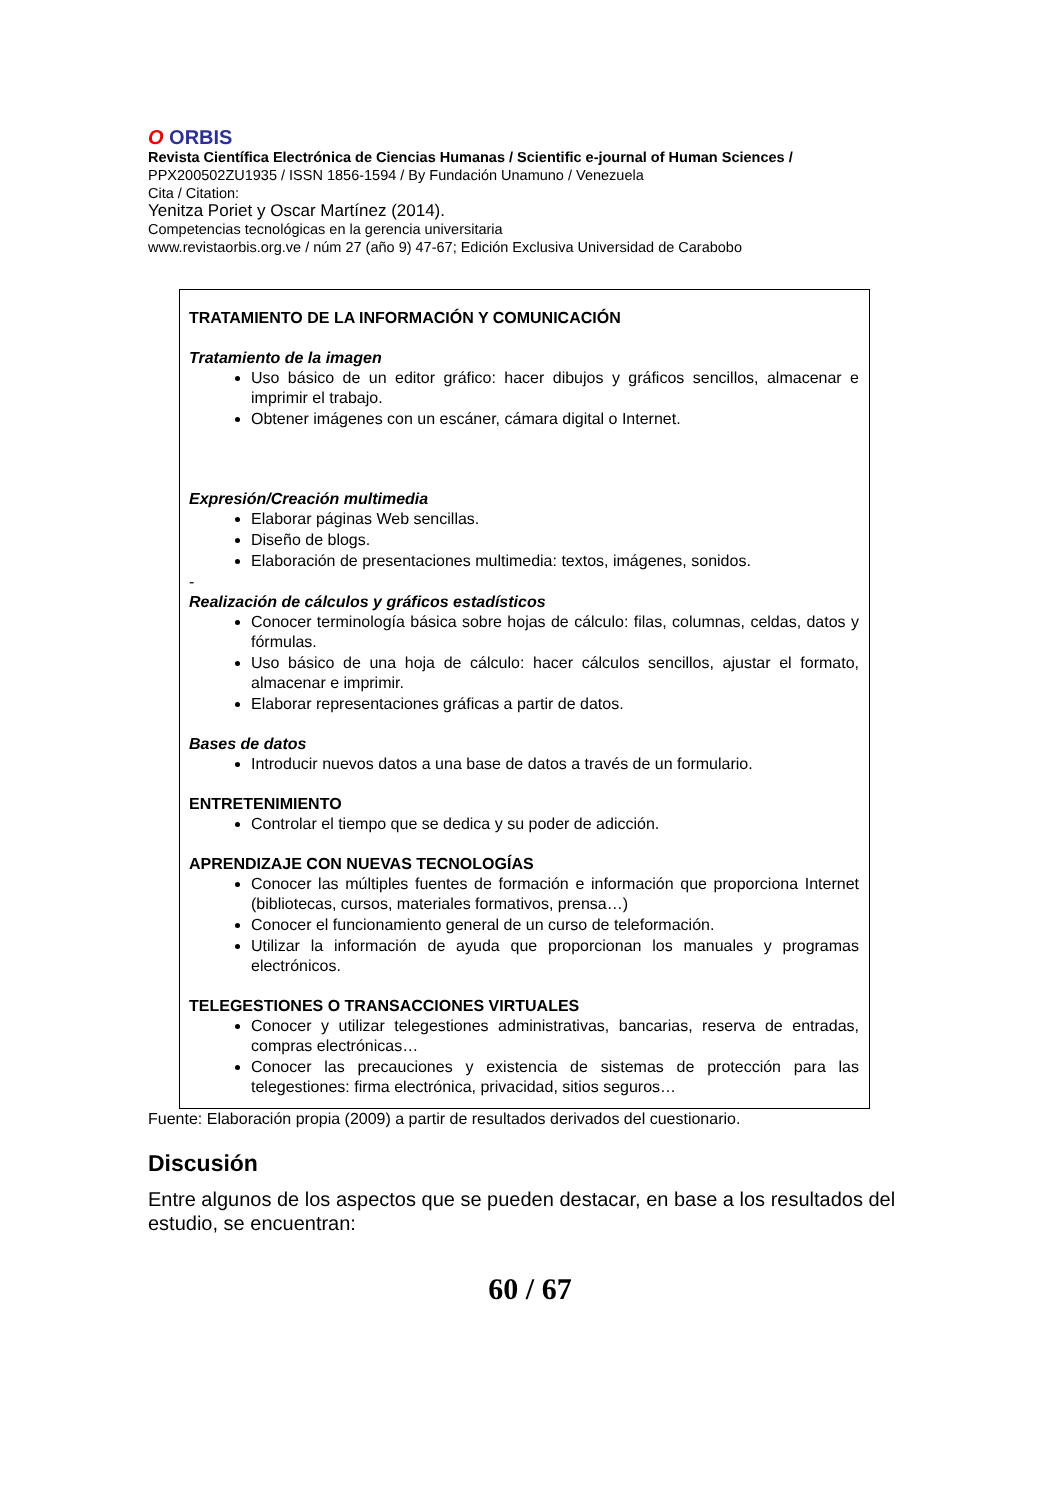O ORBIS
Revista Científica Electrónica de Ciencias Humanas / Scientific e-journal of Human Sciences /
PPX200502ZU1935 / ISSN 1856-1594 / By Fundación Unamuno / Venezuela
Cita / Citation:
Yenitza Poriet y Oscar Martínez (2014).
Competencias tecnológicas en la gerencia universitaria
www.revistaorbis.org.ve / núm 27 (año 9) 47-67; Edición Exclusiva Universidad de Carabobo
TRATAMIENTO DE LA INFORMACIÓN Y COMUNICACIÓN
Tratamiento de la imagen
Uso básico de un editor gráfico: hacer dibujos y gráficos sencillos, almacenar e imprimir el trabajo.
Obtener imágenes con un escáner, cámara digital o Internet.
Expresión/Creación multimedia
Elaborar páginas Web sencillas.
Diseño de blogs.
Elaboración de presentaciones multimedia: textos, imágenes, sonidos.
-
Realización de cálculos y gráficos estadísticos
Conocer terminología básica sobre hojas de cálculo: filas, columnas, celdas, datos y fórmulas.
Uso básico de una hoja de cálculo: hacer cálculos sencillos, ajustar el formato, almacenar e imprimir.
Elaborar representaciones gráficas a partir de datos.
Bases de datos
Introducir nuevos datos a una base de datos a través de un formulario.
ENTRETENIMIENTO
Controlar el tiempo que se dedica y su poder de adicción.
APRENDIZAJE CON NUEVAS TECNOLOGÍAS
Conocer las múltiples fuentes de formación e información que proporciona Internet (bibliotecas, cursos, materiales formativos, prensa…)
Conocer el funcionamiento general de un curso de teleformación.
Utilizar la información de ayuda que proporcionan los manuales y programas electrónicos.
TELEGESTIONES O TRANSACCIONES VIRTUALES
Conocer y utilizar telegestiones administrativas, bancarias, reserva de entradas, compras electrónicas…
Conocer las precauciones y existencia de sistemas de protección para las telegestiones: firma electrónica, privacidad, sitios seguros…
Fuente: Elaboración propia (2009) a partir de resultados derivados del cuestionario.
Discusión
Entre algunos de los aspectos que se pueden destacar, en base a los resultados del estudio, se encuentran:
60 / 67